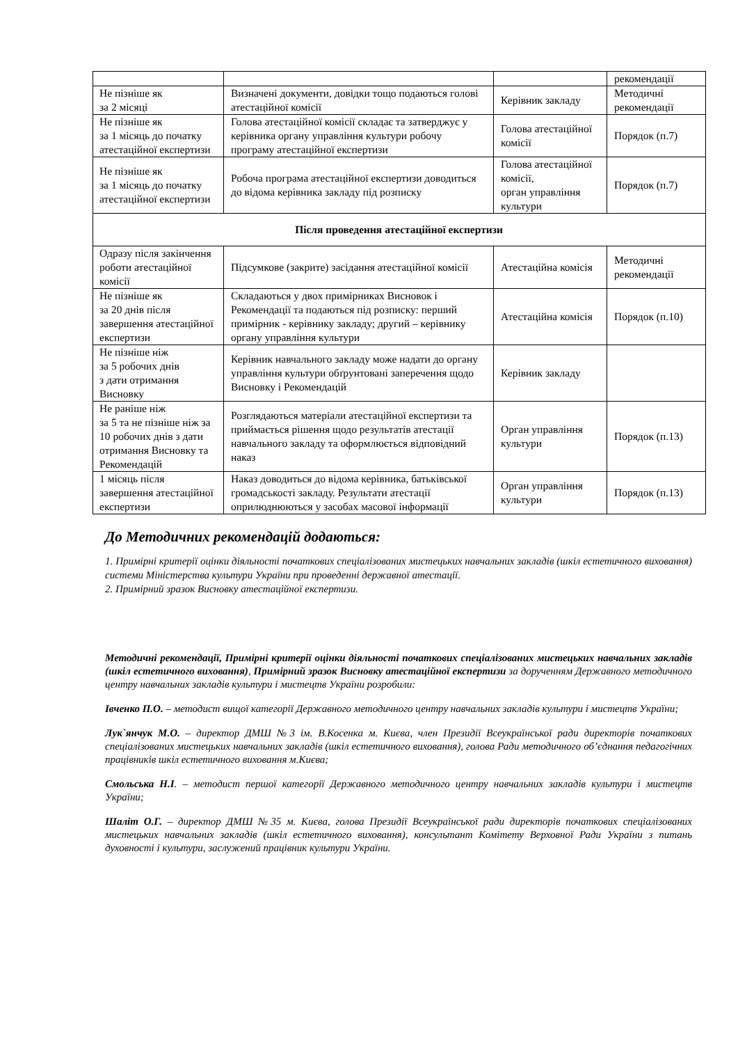| | | | рекомендації |
| Не пізніше як за 2 місяці | Визначені документи, довідки тощо подаються голові атестаційної комісії | Керівник закладу | Методичні рекомендації |
| Не пізніше як за 1 місяць до початку атестаційної експертизи | Голова атестаційної комісії складає та затверджує у керівника органу управління культури робочу програму атестаційної експертизи | Голова атестаційної комісії | Порядок (п.7) |
| Не пізніше як за 1 місяць до початку атестаційної експертизи | Робоча програма атестаційної експертизи доводиться до відома керівника закладу під розписку | Голова атестаційної комісії, орган управління культури | Порядок (п.7) |
| Після проведення атестаційної експертизи | | | |
| Одразу після закінчення роботи атестаційної комісії | Підсумкове (закрите) засідання атестаційної комісії | Атестаційна комісія | Методичні рекомендації |
| Не пізніше як за 20 днів після завершення атестаційної експертизи | Складаються у двох примірниках Висновок і Рекомендації та подаються під розписку: перший примірник - керівнику закладу; другий – керівнику органу управління культури | Атестаційна комісія | Порядок (п.10) |
| Не пізніше ніж за 5 робочих днів з дати отримання Висновку | Керівник навчального закладу може надати до органу управління культури обґрунтовані заперечення щодо Висновку і Рекомендацій | Керівник закладу | |
| Не раніше ніж за 5 та не пізніше ніж за 10 робочих днів з дати отримання Висновку та Рекомендацій | Розглядаються матеріали атестаційної експертизи та приймається рішення щодо результатів атестації навчального закладу та оформлюється відповідний наказ | Орган управління культури | Порядок (п.13) |
| 1 місяць після завершення атестаційної експертизи | Наказ доводиться до відома керівника, батьківської громадськості закладу. Результати атестації оприлюднюються у засобах масової інформації | Орган управління культури | Порядок (п.13) |
До Методичних рекомендацій додаються:
1. Примірні критерії оцінки діяльності початкових спеціалізованих мистецьких навчальних закладів (шкіл естетичного виховання) системи Міністерства культури України при проведенні державної атестації.
2. Примірний зразок Висновку атестаційної експертизи.
Методичні рекомендації, Примірні критерії оцінки діяльності початкових спеціалізованих мистецьких навчальних закладів (шкіл естетичного виховання), Примірний зразок Висновку атестаційної експертизи за дорученням Державного методичного центру навчальних закладів культури і мистецтв України розробили:
Івченко П.О. – методист вищої категорії Державного методичного центру навчальних закладів культури і мистецтв України;
Лук`янчук М.О. – директор ДМШ №3 ім. В.Косенка м. Києва, член Президії Всеукраїнської ради директорів початкових спеціалізованих мистецьких навчальних закладів (шкіл естетичного виховання), голова Ради методичного об’єднання педагогічних працівників шкіл естетичного виховання м.Києва;
Смольська Н.І. – методист першої категорії Державного методичного центру навчальних закладів культури і мистецтв України;
Шаліт О.Г. – директор ДМШ №35 м. Києва, голова Президії Всеукраїнської ради директорів початкових спеціалізованих мистецьких навчальних закладів (шкіл естетичного виховання), консультант Комітету Верховної Ради України з питань духовності і культури, заслужений працівник культури України.